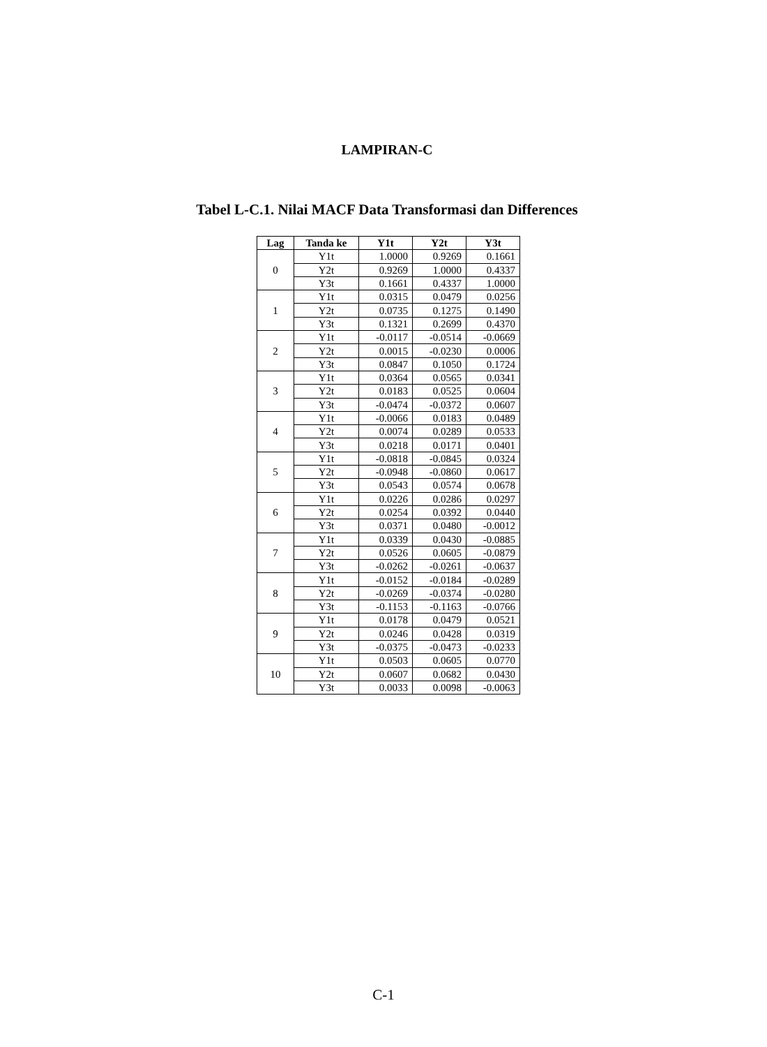LAMPIRAN-C
Tabel L-C.1. Nilai MACF Data Transformasi dan Differences
| Lag | Tanda ke | Y1t | Y2t | Y3t |
| --- | --- | --- | --- | --- |
| 0 | Y1t | 1.0000 | 0.9269 | 0.1661 |
| | Y2t | 0.9269 | 1.0000 | 0.4337 |
| | Y3t | 0.1661 | 0.4337 | 1.0000 |
| 1 | Y1t | 0.0315 | 0.0479 | 0.0256 |
| | Y2t | 0.0735 | 0.1275 | 0.1490 |
| | Y3t | 0.1321 | 0.2699 | 0.4370 |
| 2 | Y1t | -0.0117 | -0.0514 | -0.0669 |
| | Y2t | 0.0015 | -0.0230 | 0.0006 |
| | Y3t | 0.0847 | 0.1050 | 0.1724 |
| 3 | Y1t | 0.0364 | 0.0565 | 0.0341 |
| | Y2t | 0.0183 | 0.0525 | 0.0604 |
| | Y3t | -0.0474 | -0.0372 | 0.0607 |
| 4 | Y1t | -0.0066 | 0.0183 | 0.0489 |
| | Y2t | 0.0074 | 0.0289 | 0.0533 |
| | Y3t | 0.0218 | 0.0171 | 0.0401 |
| 5 | Y1t | -0.0818 | -0.0845 | 0.0324 |
| | Y2t | -0.0948 | -0.0860 | 0.0617 |
| | Y3t | 0.0543 | 0.0574 | 0.0678 |
| 6 | Y1t | 0.0226 | 0.0286 | 0.0297 |
| | Y2t | 0.0254 | 0.0392 | 0.0440 |
| | Y3t | 0.0371 | 0.0480 | -0.0012 |
| 7 | Y1t | 0.0339 | 0.0430 | -0.0885 |
| | Y2t | 0.0526 | 0.0605 | -0.0879 |
| | Y3t | -0.0262 | -0.0261 | -0.0637 |
| 8 | Y1t | -0.0152 | -0.0184 | -0.0289 |
| | Y2t | -0.0269 | -0.0374 | -0.0280 |
| | Y3t | -0.1153 | -0.1163 | -0.0766 |
| 9 | Y1t | 0.0178 | 0.0479 | 0.0521 |
| | Y2t | 0.0246 | 0.0428 | 0.0319 |
| | Y3t | -0.0375 | -0.0473 | -0.0233 |
| 10 | Y1t | 0.0503 | 0.0605 | 0.0770 |
| | Y2t | 0.0607 | 0.0682 | 0.0430 |
| | Y3t | 0.0033 | 0.0098 | -0.0063 |
C-1